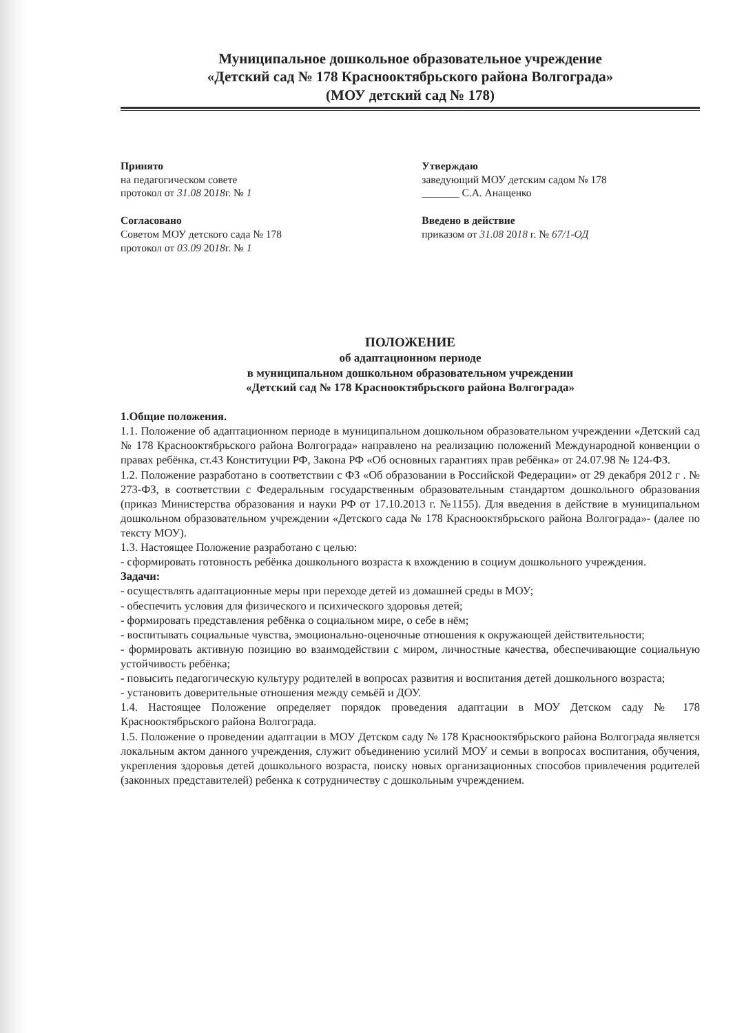Муниципальное дошкольное образовательное учреждение
«Детский сад № 178 Краснооктябрьского района Волгограда»
(МОУ детский сад № 178)
Принято
на педагогическом совете
протокол от 31.08 2018г. № 1
Согласовано
Советом МОУ детского сада № 178
протокол от 03.09 2018г. № 1
Утверждаю
заведующий МОУ детским садом № 178
_______ С.А. Анащенко
Введено в действие
приказом от 31.08 2018 г. № 67/1-ОД
ПОЛОЖЕНИЕ
об адаптационном периоде
в муниципальном дошкольном образовательном учреждении
«Детский сад № 178 Краснооктябрьского района Волгограда»
1.Общие положения.
1.1. Положение об адаптационном периоде в муниципальном дошкольном образовательном учреждении «Детский сад № 178 Краснооктябрьского района Волгограда» направлено на реализацию положений Международной конвенции о правах ребёнка, ст.43 Конституции РФ, Закона РФ «Об основных гарантиях прав ребёнка» от 24.07.98 № 124-ФЗ.
1.2. Положение разработано в соответствии с ФЗ «Об образовании в Российской Федерации» от 29 декабря 2012 г . № 273-ФЗ, в соответствии с Федеральным государственным образовательным стандартом дошкольного образования (приказ Министерства образования и науки РФ от 17.10.2013 г. №1155). Для введения в действие в муниципальном дошкольном образовательном учреждении «Детского сада № 178 Краснооктябрьского района Волгограда»- (далее по тексту МОУ).
1.3. Настоящее Положение разработано с целью:
- сформировать готовность ребёнка дошкольного возраста к вхождению в социум дошкольного учреждения.
Задачи:
- осуществлять адаптационные меры при переходе детей из домашней среды в МОУ;
- обеспечить условия для физического и психического здоровья детей;
- формировать представления ребёнка о социальном мире, о себе в нём;
- воспитывать социальные чувства, эмоционально-оценочные отношения к окружающей действительности;
- формировать активную позицию во взаимодействии с миром, личностные качества, обеспечивающие социальную устойчивость ребёнка;
- повысить педагогическую культуру родителей в вопросах развития и воспитания детей дошкольного возраста;
- установить доверительные отношения между семьёй и ДОУ.
1.4. Настоящее Положение определяет порядок проведения адаптации в МОУ Детском саду № 178 Краснооктябрьского района Волгограда.
1.5. Положение о проведении адаптации в МОУ Детском саду № 178 Краснооктябрьского района Волгограда является локальным актом данного учреждения, служит объединению усилий МОУ и семьи в вопросах воспитания, обучения, укрепления здоровья детей дошкольного возраста, поиску новых организационных способов привлечения родителей (законных представителей) ребенка к сотрудничеству с дошкольным учреждением.